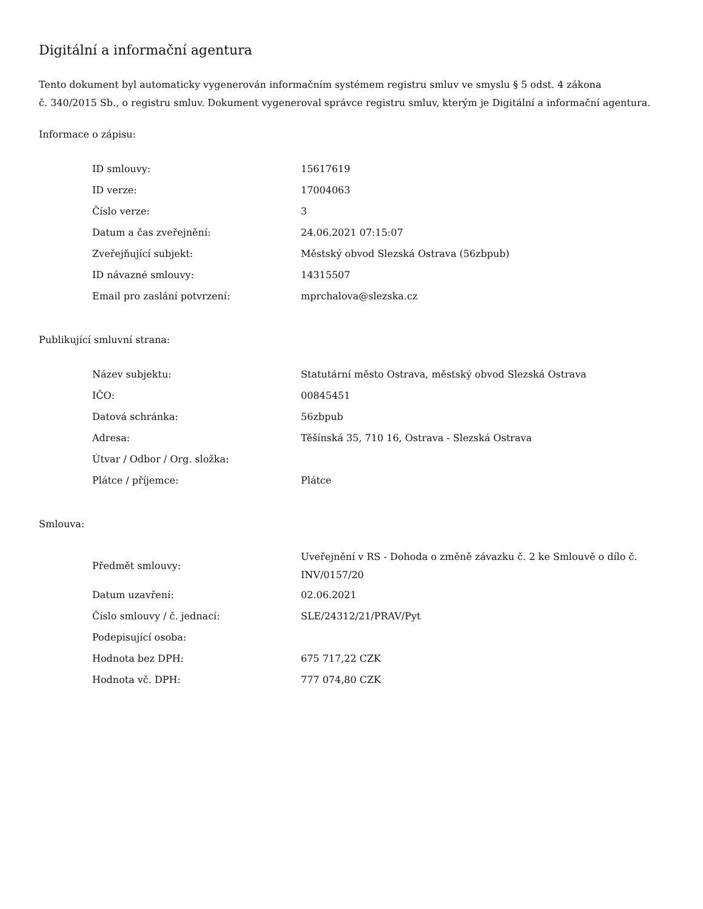Digitální a informační agentura
Tento dokument byl automaticky vygenerován informačním systémem registru smluv ve smyslu § 5 odst. 4 zákona
č. 340/2015 Sb., o registru smluv. Dokument vygeneroval správce registru smluv, kterým je Digitální a informační agentura.
Informace o zápisu:
| ID smlouvy: | 15617619 |
| ID verze: | 17004063 |
| Číslo verze: | 3 |
| Datum a čas zveřejnění: | 24.06.2021 07:15:07 |
| Zveřejňující subjekt: | Městský obvod Slezská Ostrava (56zbpub) |
| ID návazné smlouvy: | 14315507 |
| Email pro zaslání potvrzení: | mprchalova@slezska.cz |
Publikující smluvní strana:
| Název subjektu: | Statutární město Ostrava, městský obvod Slezská Ostrava |
| IČO: | 00845451 |
| Datová schránka: | 56zbpub |
| Adresa: | Těšínská 35, 710 16, Ostrava - Slezská Ostrava |
| Útvar / Odbor / Org. složka: | |
| Plátce / příjemce: | Plátce |
Smlouva:
| Předmět smlouvy: | Uveřejnění v RS - Dohoda o změně závazku č. 2 ke Smlouvě o dílo č. INV/0157/20 |
| Datum uzavření: | 02.06.2021 |
| Číslo smlouvy / č. jednací: | SLE/24312/21/PRAV/Pyt |
| Podepisující osoba: | |
| Hodnota bez DPH: | 675 717,22 CZK |
| Hodnota vč. DPH: | 777 074,80 CZK |